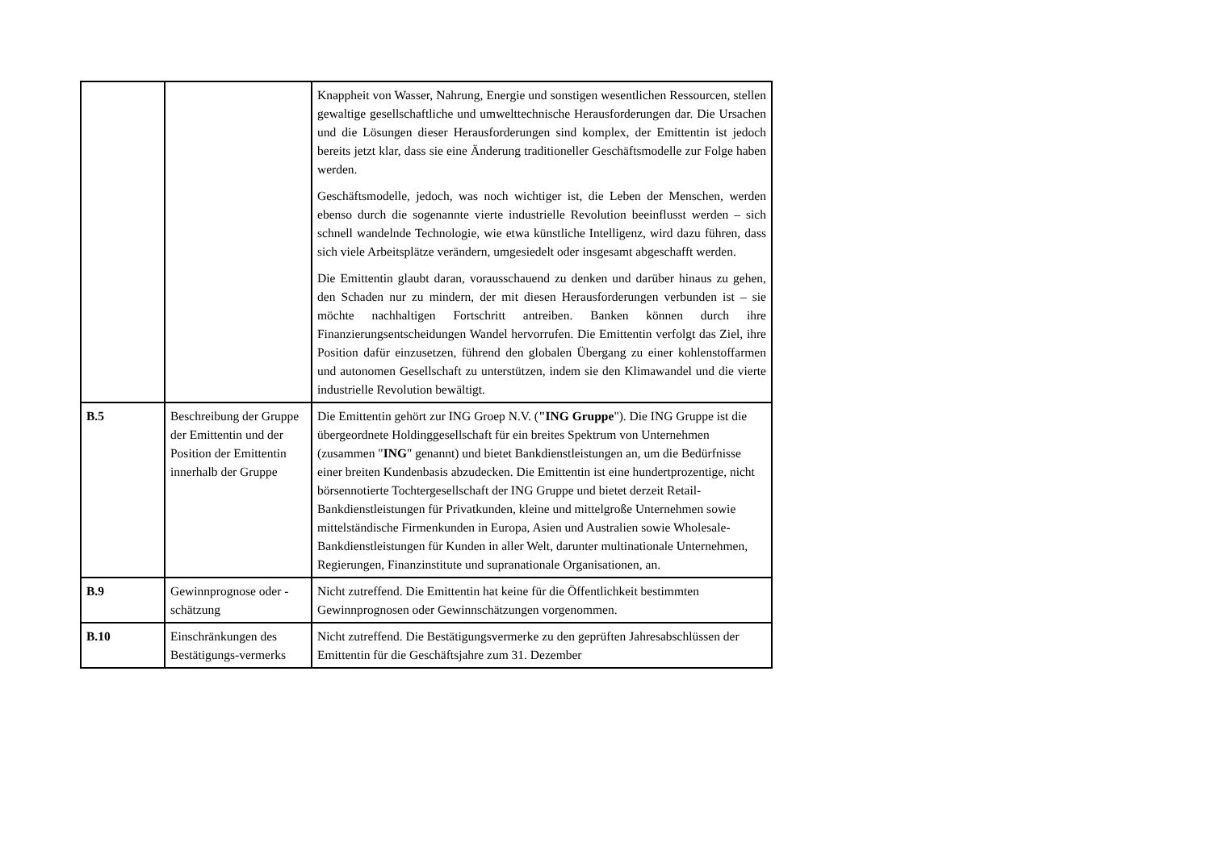| | | Knappheit von Wasser, Nahrung, Energie und sonstigen wesentlichen Ressourcen, stellen gewaltige gesellschaftliche und umwelttechnische Herausforderungen dar. Die Ursachen und die Lösungen dieser Herausforderungen sind komplex, der Emittentin ist jedoch bereits jetzt klar, dass sie eine Änderung traditioneller Geschäftsmodelle zur Folge haben werden. Geschäftsmodelle, jedoch, was noch wichtiger ist, die Leben der Menschen, werden ebenso durch die sogenannte vierte industrielle Revolution beeinflusst werden – sich schnell wandelnde Technologie, wie etwa künstliche Intelligenz, wird dazu führen, dass sich viele Arbeitsplätze verändern, umgesiedelt oder insgesamt abgeschafft werden. Die Emittentin glaubt daran, vorausschauend zu denken und darüber hinaus zu gehen, den Schaden nur zu mindern, der mit diesen Herausforderungen verbunden ist – sie möchte nachhaltigen Fortschritt antreiben. Banken können durch ihre Finanzierungsentscheidungen Wandel hervorrufen. Die Emittentin verfolgt das Ziel, ihre Position dafür einzusetzen, führend den globalen Übergang zu einer kohlenstoffarmen und autonomen Gesellschaft zu unterstützen, indem sie den Klimawandel und die vierte industrielle Revolution bewältigt. |
| B.5 | Beschreibung der Gruppe der Emittentin und der Position der Emittentin innerhalb der Gruppe | Die Emittentin gehört zur ING Groep N.V. ( "ING Gruppe "). Die ING Gruppe ist die übergeordnete Holdinggesellschaft für ein breites Spektrum von Unternehmen (zusammen " ING " genannt) und bietet Bankdienstleistungen an, um die Bedürfnisse einer breiten Kundenbasis abzudecken. Die Emittentin ist eine hundertprozentige, nicht börsennotierte Tochtergesellschaft der ING Gruppe und bietet derzeit Retail-Bankdienstleistungen für Privatkunden, kleine und mittelgroße Unternehmen sowie mittelständische Firmenkunden in Europa, Asien und Australien sowie Wholesale-Bankdienstleistungen für Kunden in aller Welt, darunter multinationale Unternehmen, Regierungen, Finanzinstitute und supranationale Organisationen, an. |
| B.9 | Gewinnprognose oder -schätzung | Nicht zutreffend. Die Emittentin hat keine für die Öffentlichkeit bestimmten Gewinnprognosen oder Gewinnschätzungen vorgenommen. |
| B.10 | Einschränkungen des Bestätigungs-vermerks | Nicht zutreffend. Die Bestätigungsvermerke zu den geprüften Jahresabschlüssen der Emittentin für die Geschäftsjahre zum 31. Dezember |